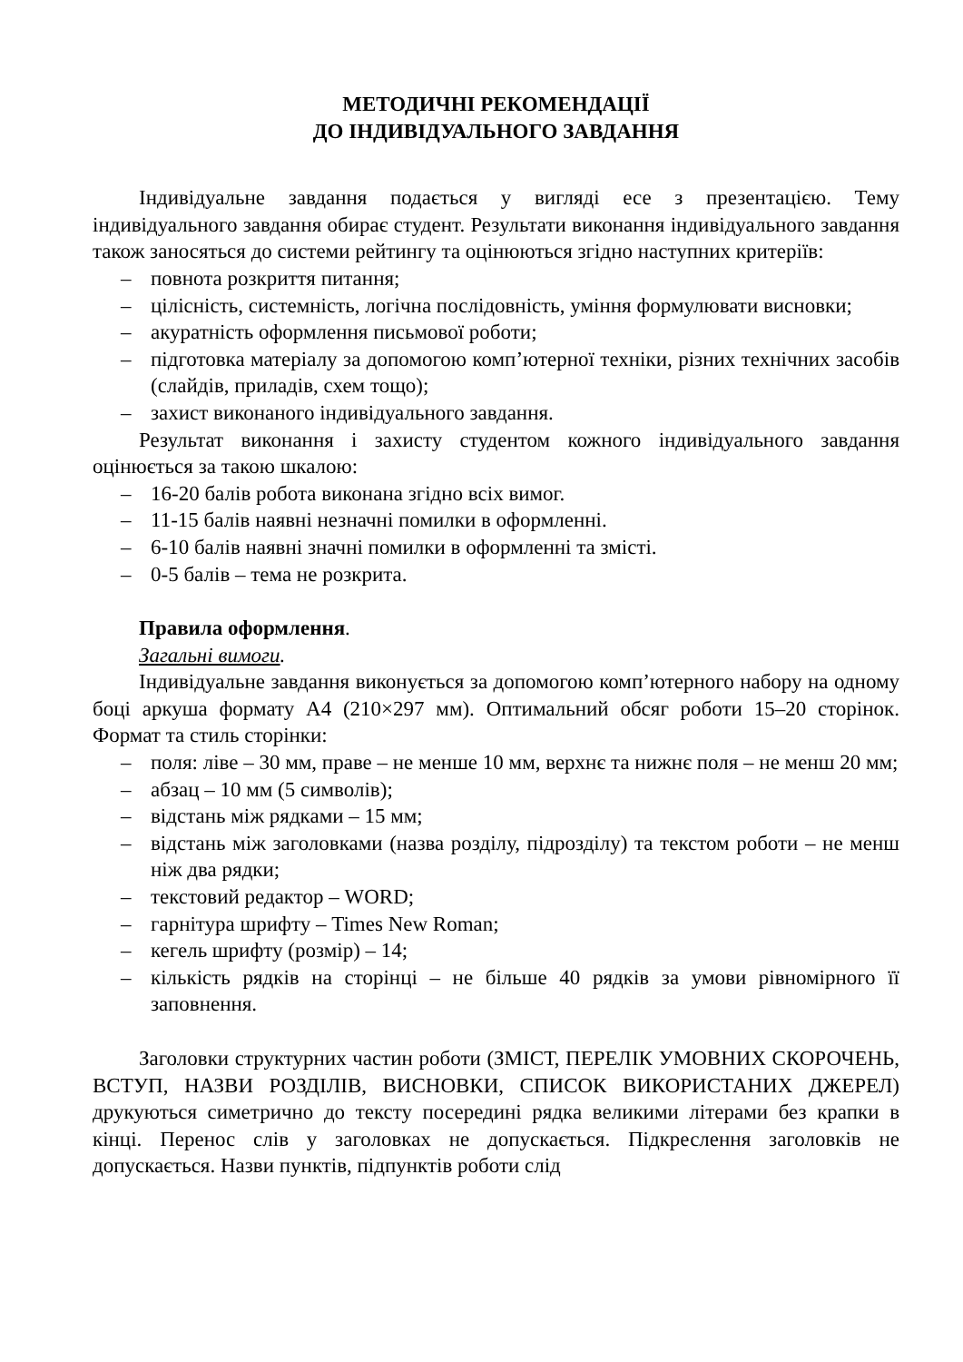МЕТОДИЧНІ РЕКОМЕНДАЦІЇ
ДО ІНДИВІДУАЛЬНОГО ЗАВДАННЯ
Індивідуальне завдання подається у вигляді есе з презентацією. Тему індивідуального завдання обирає студент. Результати виконання індивідуального завдання також заносяться до системи рейтингу та оцінюються згідно наступних критеріїв:
– повнота розкриття питання;
– цілісність, системність, логічна послідовність, уміння формулювати висновки;
– акуратність оформлення письмової роботи;
– підготовка матеріалу за допомогою комп’ютерної техніки, різних технічних засобів (слайдів, приладів, схем тощо);
– захист виконаного індивідуального завдання.
Результат виконання і захисту студентом кожного індивідуального завдання оцінюється за такою шкалою:
– 16-20 балів робота виконана згідно всіх вимог.
– 11-15 балів наявні незначні помилки в оформленні.
– 6-10 балів наявні значні помилки в оформленні та змісті.
– 0-5 балів – тема не розкрита.
Правила оформлення.
Загальні вимоги.
Індивідуальне завдання виконується за допомогою комп’ютерного набору на одному боці аркуша формату А4 (210×297 мм). Оптимальний обсяг роботи 15–20 сторінок. Формат та стиль сторінки:
– поля: ліве – 30 мм, праве – не менше 10 мм, верхнє та нижнє поля – не менш 20 мм;
– абзац – 10 мм (5 символів);
– відстань між рядками – 15 мм;
– відстань між заголовками (назва розділу, підрозділу) та текстом роботи – не менш ніж два рядки;
– текстовий редактор – WORD;
– гарнітура шрифту – Times New Roman;
– кегель шрифту (розмір) – 14;
– кількість рядків на сторінці – не більше 40 рядків за умови рівномірного її заповнення.
Заголовки структурних частин роботи (ЗМІСТ, ПЕРЕЛІК УМОВНИХ СКОРОЧЕНЬ, ВСТУП, НАЗВИ РОЗДІЛІВ, ВИСНОВКИ, СПИСОК ВИКОРИСТАНИХ ДЖЕРЕЛ) друкуються симетрично до тексту посередині рядка великими літерами без крапки в кінці. Перенос слів у заголовках не допускається. Підкреслення заголовків не допускається. Назви пунктів, підпунктів роботи слід